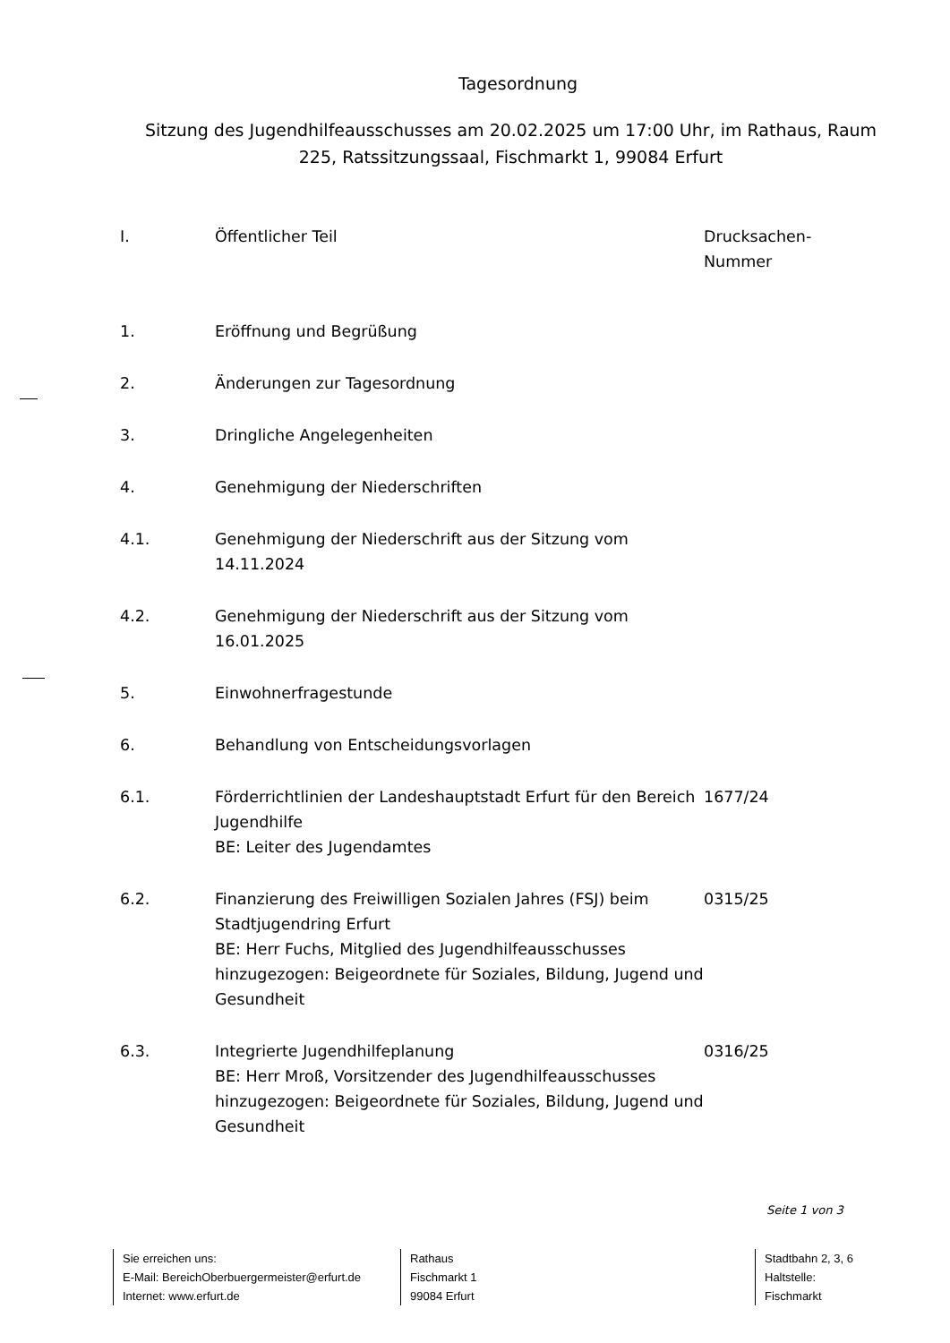Tagesordnung
Sitzung des Jugendhilfeausschusses am 20.02.2025 um 17:00 Uhr, im Rathaus, Raum 225, Ratssitzungssaal, Fischmarkt 1, 99084 Erfurt
| I. | Öffentlicher Teil | Drucksachen- Nummer |
| 1. | Eröffnung und Begrüßung | |
| 2. | Änderungen zur Tagesordnung | |
| 3. | Dringliche Angelegenheiten | |
| 4. | Genehmigung der Niederschriften | |
| 4.1. | Genehmigung der Niederschrift aus der Sitzung vom 14.11.2024 | |
| 4.2. | Genehmigung der Niederschrift aus der Sitzung vom 16.01.2025 | |
| 5. | Einwohnerfragestunde | |
| 6. | Behandlung von Entscheidungsvorlagen | |
| 6.1. | Förderrichtlinien der Landeshauptstadt Erfurt für den Bereich Jugendhilfe BE: Leiter des Jugendamtes | 1677/24 |
| 6.2. | Finanzierung des Freiwilligen Sozialen Jahres (FSJ) beim Stadtjugendring Erfurt BE: Herr Fuchs, Mitglied des Jugendhilfeausschusses hinzugezogen: Beigeordnete für Soziales, Bildung, Jugend und Gesundheit | 0315/25 |
| 6.3. | Integrierte Jugendhilfeplanung BE: Herr Mroß, Vorsitzender des Jugendhilfeausschusses hinzugezogen: Beigeordnete für Soziales, Bildung, Jugend und Gesundheit | 0316/25 |
Seite 1 von 3
Sie erreichen uns:
E-Mail: BereichOberbuergermeister@erfurt.de
Internet: www.erfurt.de
Rathaus
Fischmarkt 1
99084 Erfurt
Stadtbahn 2, 3, 6
Haltstelle:
Fischmarkt